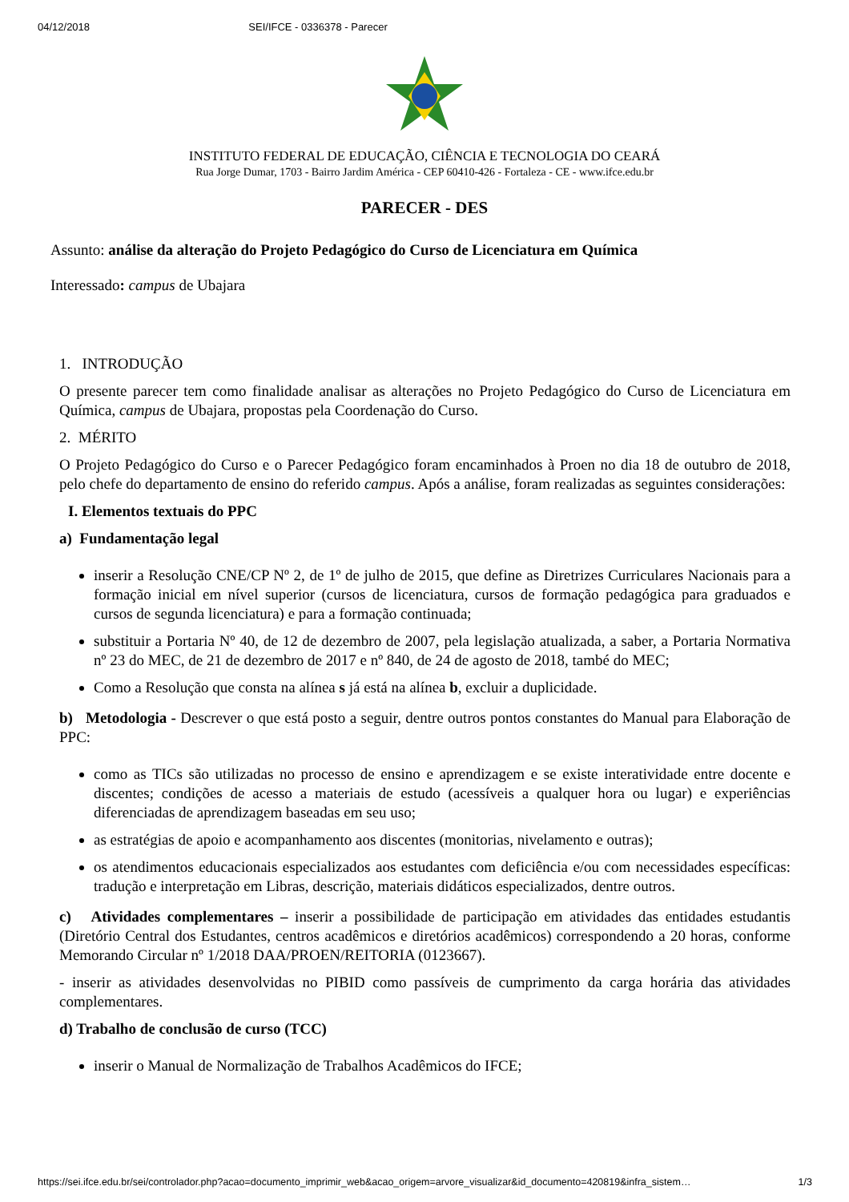04/12/2018 SEI/IFCE - 0336378 - Parecer
INSTITUTO FEDERAL DE EDUCAÇÃO, CIÊNCIA E TECNOLOGIA DO CEARÁ
Rua Jorge Dumar, 1703 - Bairro Jardim América - CEP 60410-426 - Fortaleza - CE - www.ifce.edu.br
PARECER - DES
Assunto: análise da alteração do Projeto Pedagógico do Curso de Licenciatura em Química
Interessado: campus de Ubajara
1. INTRODUÇÃO
O presente parecer tem como finalidade analisar as alterações no Projeto Pedagógico do Curso de Licenciatura em Química, campus de Ubajara, propostas pela Coordenação do Curso.
2. MÉRITO
O Projeto Pedagógico do Curso e o Parecer Pedagógico foram encaminhados à Proen no dia 18 de outubro de 2018, pelo chefe do departamento de ensino do referido campus. Após a análise, foram realizadas as seguintes considerações:
I. Elementos textuais do PPC
a) Fundamentação legal
inserir a Resolução CNE/CP Nº 2, de 1º de julho de 2015, que define as Diretrizes Curriculares Nacionais para a formação inicial em nível superior (cursos de licenciatura, cursos de formação pedagógica para graduados e cursos de segunda licenciatura) e para a formação continuada;
substituir a Portaria Nº 40, de 12 de dezembro de 2007, pela legislação atualizada, a saber, a Portaria Normativa nº 23 do MEC, de 21 de dezembro de 2017 e nº 840, de 24 de agosto de 2018, també do MEC;
Como a Resolução que consta na alínea s já está na alínea b, excluir a duplicidade.
b) Metodologia - Descrever o que está posto a seguir, dentre outros pontos constantes do Manual para Elaboração de PPC:
como as TICs são utilizadas no processo de ensino e aprendizagem e se existe interatividade entre docente e discentes; condições de acesso a materiais de estudo (acessíveis a qualquer hora ou lugar) e experiências diferenciadas de aprendizagem baseadas em seu uso;
as estratégias de apoio e acompanhamento aos discentes (monitorias, nivelamento e outras);
os atendimentos educacionais especializados aos estudantes com deficiência e/ou com necessidades específicas: tradução e interpretação em Libras, descrição, materiais didáticos especializados, dentre outros.
c) Atividades complementares – inserir a possibilidade de participação em atividades das entidades estudantis (Diretório Central dos Estudantes, centros acadêmicos e diretórios acadêmicos) correspondendo a 20 horas, conforme Memorando Circular nº 1/2018 DAA/PROEN/REITORIA (0123667).
- inserir as atividades desenvolvidas no PIBID como passíveis de cumprimento da carga horária das atividades complementares.
d) Trabalho de conclusão de curso (TCC)
inserir o Manual de Normalização de Trabalhos Acadêmicos do IFCE;
https://sei.ifce.edu.br/sei/controlador.php?acao=documento_imprimir_web&acao_origem=arvore_visualizar&id_documento=420819&infra_sistem… 1/3